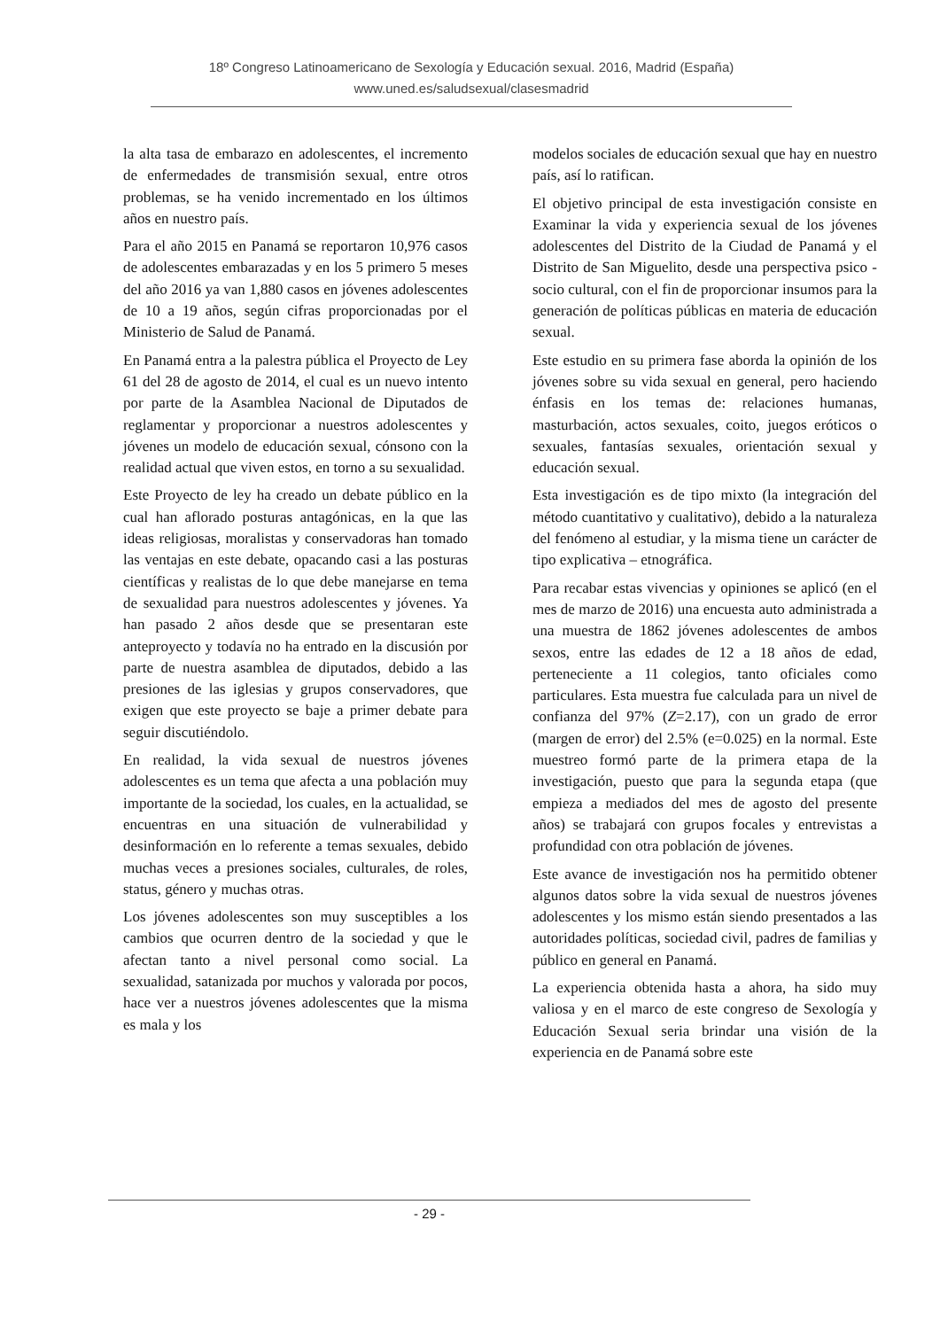18º Congreso Latinoamericano de Sexología y Educación sexual. 2016, Madrid (España)
www.uned.es/saludsexual/clasesmadrid
la alta tasa de embarazo en adolescentes, el incremento de enfermedades de transmisión sexual, entre otros problemas, se ha venido incrementado en los últimos años en nuestro país.
Para el año 2015 en Panamá se reportaron 10,976 casos de adolescentes embarazadas y en los 5 primero 5 meses del año 2016 ya van 1,880 casos en jóvenes adolescentes de 10 a 19 años, según cifras proporcionadas por el Ministerio de Salud de Panamá.
En Panamá entra a la palestra pública el Proyecto de Ley 61 del 28 de agosto de 2014, el cual es un nuevo intento por parte de la Asamblea Nacional de Diputados de reglamentar y proporcionar a nuestros adolescentes y jóvenes un modelo de educación sexual, cónsono con la realidad actual que viven estos, en torno a su sexualidad.
Este Proyecto de ley ha creado un debate público en la cual han aflorado posturas antagónicas, en la que las ideas religiosas, moralistas y conservadoras han tomado las ventajas en este debate, opacando casi a las posturas científicas y realistas de lo que debe manejarse en tema de sexualidad para nuestros adolescentes y jóvenes. Ya han pasado 2 años desde que se presentaran este anteproyecto y todavía no ha entrado en la discusión por parte de nuestra asamblea de diputados, debido a las presiones de las iglesias y grupos conservadores, que exigen que este proyecto se baje a primer debate para seguir discutiéndolo.
En realidad, la vida sexual de nuestros jóvenes adolescentes es un tema que afecta a una población muy importante de la sociedad, los cuales, en la actualidad, se encuentras en una situación de vulnerabilidad y desinformación en lo referente a temas sexuales, debido muchas veces a presiones sociales, culturales, de roles, status, género y muchas otras.
Los jóvenes adolescentes son muy susceptibles a los cambios que ocurren dentro de la sociedad y que le afectan tanto a nivel personal como social. La sexualidad, satanizada por muchos y valorada por pocos, hace ver a nuestros jóvenes adolescentes que la misma es mala y los
modelos sociales de educación sexual que hay en nuestro país, así lo ratifican.
El objetivo principal de esta investigación consiste en Examinar la vida y experiencia sexual de los jóvenes adolescentes del Distrito de la Ciudad de Panamá y el Distrito de San Miguelito, desde una perspectiva psico - socio cultural, con el fin de proporcionar insumos para la generación de políticas públicas en materia de educación sexual.
Este estudio en su primera fase aborda la opinión de los jóvenes sobre su vida sexual en general, pero haciendo énfasis en los temas de: relaciones humanas, masturbación, actos sexuales, coito, juegos eróticos o sexuales, fantasías sexuales, orientación sexual y educación sexual.
Esta investigación es de tipo mixto (la integración del método cuantitativo y cualitativo), debido a la naturaleza del fenómeno al estudiar, y la misma tiene un carácter de tipo explicativa – etnográfica.
Para recabar estas vivencias y opiniones se aplicó (en el mes de marzo de 2016) una encuesta auto administrada a una muestra de 1862 jóvenes adolescentes de ambos sexos, entre las edades de 12 a 18 años de edad, perteneciente a 11 colegios, tanto oficiales como particulares. Esta muestra fue calculada para un nivel de confianza del 97% (Z=2.17), con un grado de error (margen de error) del 2.5% (e=0.025) en la normal. Este muestreo formó parte de la primera etapa de la investigación, puesto que para la segunda etapa (que empieza a mediados del mes de agosto del presente años) se trabajará con grupos focales y entrevistas a profundidad con otra población de jóvenes.
Este avance de investigación nos ha permitido obtener algunos datos sobre la vida sexual de nuestros jóvenes adolescentes y los mismo están siendo presentados a las autoridades políticas, sociedad civil, padres de familias y público en general en Panamá.
La experiencia obtenida hasta a ahora, ha sido muy valiosa y en el marco de este congreso de Sexología y Educación Sexual seria brindar una visión de la experiencia en de Panamá sobre este
- 29 -